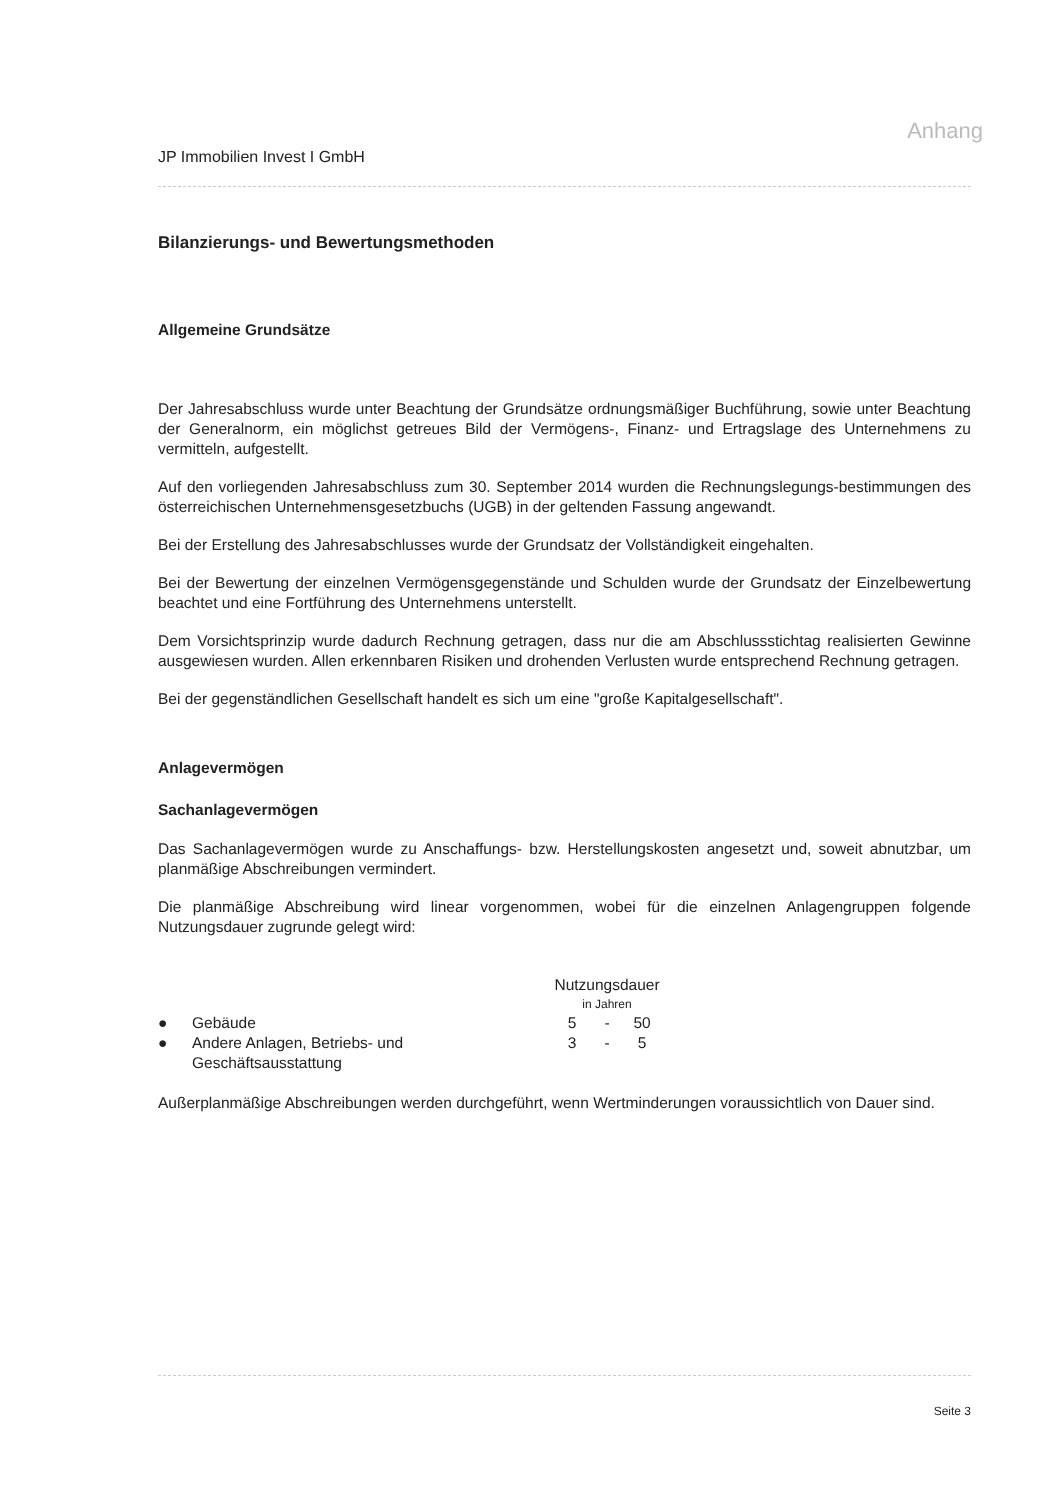Anhang
JP Immobilien Invest I GmbH
Bilanzierungs- und Bewertungsmethoden
Allgemeine Grundsätze
Der Jahresabschluss wurde unter Beachtung der Grundsätze ordnungsmäßiger Buchführung, sowie unter Beachtung der Generalnorm, ein möglichst getreues Bild der Vermögens-, Finanz- und Ertragslage des Unternehmens zu vermitteln, aufgestellt.
Auf den vorliegenden Jahresabschluss zum 30. September 2014 wurden die Rechnungslegungs-bestimmungen des österreichischen Unternehmensgesetzbuchs (UGB) in der geltenden Fassung angewandt.
Bei der Erstellung des Jahresabschlusses wurde der Grundsatz der Vollständigkeit eingehalten.
Bei der Bewertung der einzelnen Vermögensgegenstände und Schulden wurde der Grundsatz der Einzelbewertung beachtet und eine Fortführung des Unternehmens unterstellt.
Dem Vorsichtsprinzip wurde dadurch Rechnung getragen, dass nur die am Abschlussstichtag realisierten Gewinne ausgewiesen wurden. Allen erkennbaren Risiken und drohenden Verlusten wurde entsprechend Rechnung getragen.
Bei der gegenständlichen Gesellschaft handelt es sich um eine "große Kapitalgesellschaft".
Anlagevermögen
Sachanlagevermögen
Das Sachanlagevermögen wurde zu Anschaffungs- bzw. Herstellungskosten angesetzt und, soweit abnutzbar, um planmäßige Abschreibungen vermindert.
Die planmäßige Abschreibung wird linear vorgenommen, wobei für die einzelnen Anlagengruppen folgende Nutzungsdauer zugrunde gelegt wird:
| | | Nutzungsdauer in Jahren | | |
| --- | --- | --- | --- | --- |
| ● | Gebäude | 5 | - | 50 |
| ● | Andere Anlagen, Betriebs- und Geschäftsausstattung | 3 | - | 5 |
Außerplanmäßige Abschreibungen werden durchgeführt, wenn Wertminderungen voraussichtlich von Dauer sind.
Seite 3